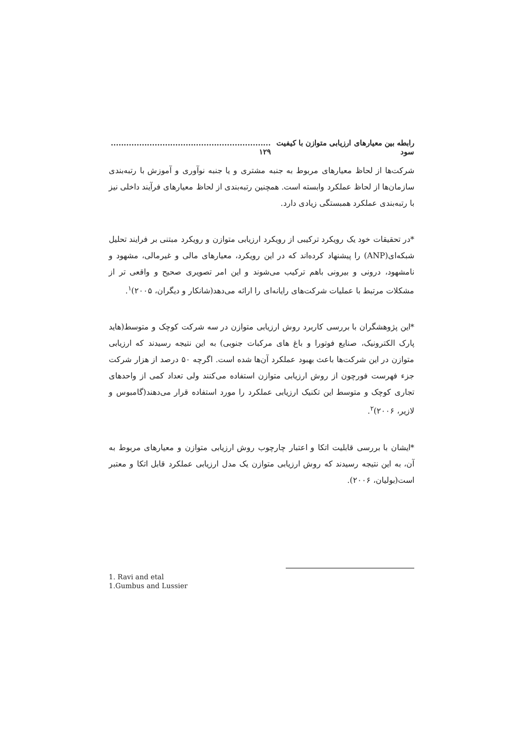رابطه بین معیارهای ارزیابی متوازن با کیفیت سود.............................................................. ۱۲۹
شرکت‌ها از لحاظ معیارهای مربوط به جنبه مشتری و یا جنبه نوآوری و آموزش با رتبه‌بندی سازمان‌ها از لحاظ عملکرد وابسته است. همچنین رتبه‌بندی از لحاظ معیارهای فرآیند داخلی نیز با رتبه‌بندی عملکرد همبستگی زیادی دارد.
*در تحقیقات خود یک رویکرد ترکیبی از رویکرد ارزیابی متوازن و رویکرد مبتنی بر فرایند تحلیل شبکه‌ای(ANP) را پیشنهاد کرده‌اند که در این رویکرد، معیارهای مالی و غیرمالی، مشهود و نامشهود، درونی و بیرونی باهم ترکیب می‌شوند و این امر تصویری صحیح و واقعی تر از مشکلات مرتبط با عملیات شرکت‌های رایانه‌ای را ارائه می‌دهد(شانکار و دیگران، ۲۰۰۵)<sup>۱</sup>.
*این پژوهشگران با بررسی کاربرد روش ارزیابی متوازن در سه شرکت کوچک و متوسط(هاید پارک الکترونیک، صنایع فوتورا و باغ های مرکبات جنوبی) به این نتیجه رسیدند که ارزیابی متوازن در این شرکت‌ها باعث بهبود عملکرد آن‌ها شده است. اگرچه ۵۰ درصد از هزار شرکت جزء فهرست فورچون از روش ارزیابی متوازن استفاده می‌کنند ولی تعداد کمی از واحدهای تجاری کوچک و متوسط این تکنیک ارزیابی عملکرد را مورد استفاده قرار می‌دهند(گامبوس و لازیر، ۲۰۰۶)<sup>۲</sup>.
*ایشان با بررسی قابلیت اتکا و اعتبار چارچوب روش ارزیابی متوازن و معیارهای مربوط به آن، به این نتیجه رسیدند که روش ارزیابی متوازن یک مدل ارزیابی عملکرد قابل اتکا و معتبر است(بولیان، ۲۰۰۶).
1. Ravi and etal
1.Gumbus and Lussier